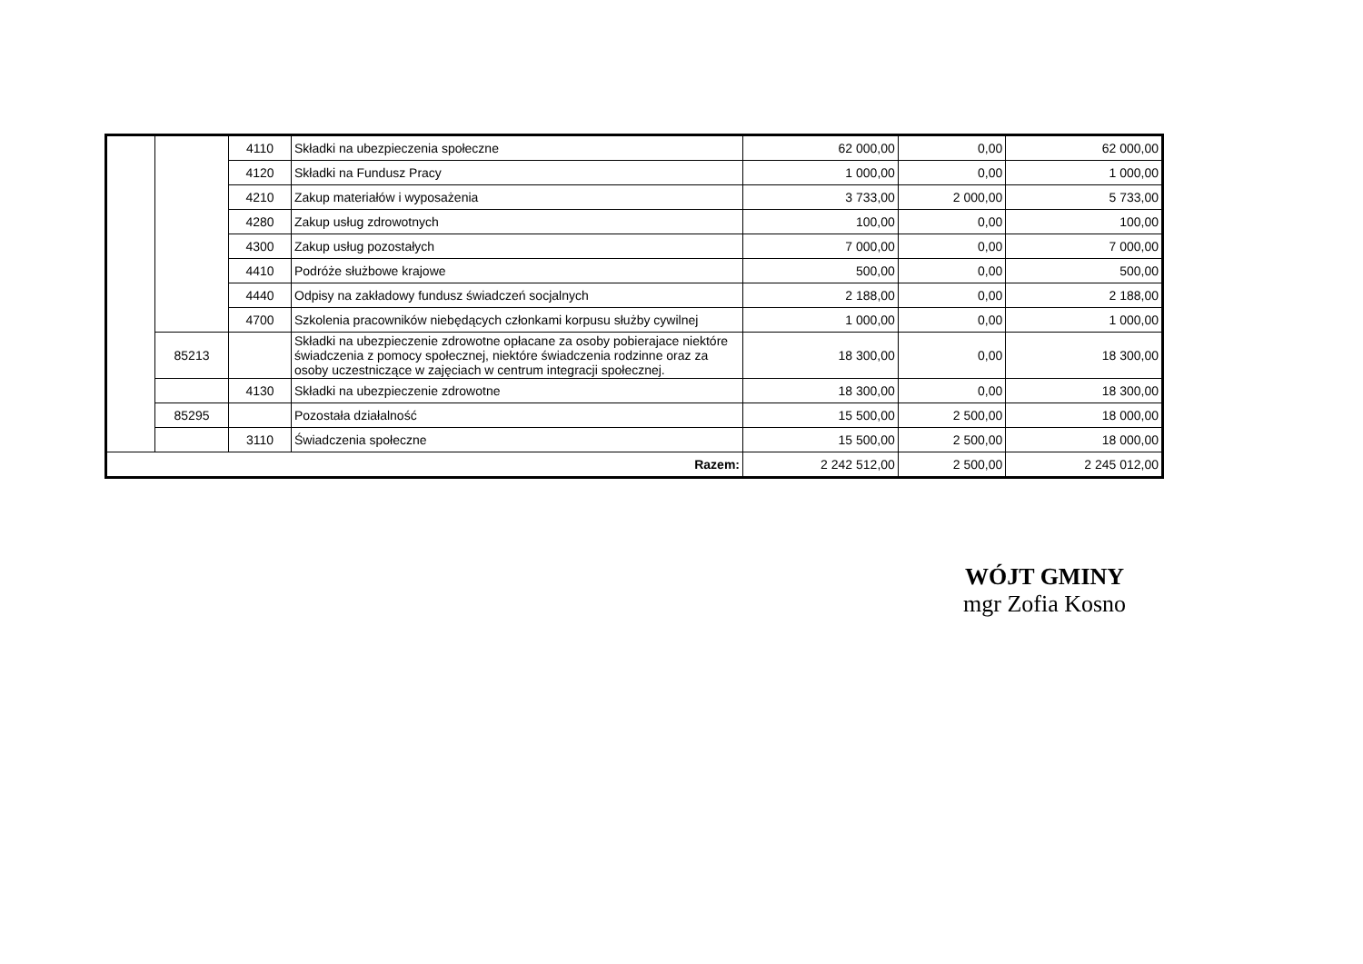| | | 4110 | Składki na ubezpieczenia społeczne | 62 000,00 | 0,00 | 62 000,00 |
| | | 4120 | Składki na Fundusz Pracy | 1 000,00 | 0,00 | 1 000,00 |
| | | 4210 | Zakup materiałów i wyposażenia | 3 733,00 | 2 000,00 | 5 733,00 |
| | | 4280 | Zakup usług zdrowotnych | 100,00 | 0,00 | 100,00 |
| | | 4300 | Zakup usług pozostałych | 7 000,00 | 0,00 | 7 000,00 |
| | | 4410 | Podróże służbowe krajowe | 500,00 | 0,00 | 500,00 |
| | | 4440 | Odpisy na zakładowy fundusz świadczeń socjalnych | 2 188,00 | 0,00 | 2 188,00 |
| | | 4700 | Szkolenia pracowników niebędących członkami korpusu służby cywilnej | 1 000,00 | 0,00 | 1 000,00 |
| | 85213 | | Składki na ubezpieczenie zdrowotne opłacane za osoby pobierajace niektóre świadczenia z pomocy społecznej, niektóre świadczenia rodzinne oraz za osoby uczestniczące w zajęciach w centrum integracji społecznej. | 18 300,00 | 0,00 | 18 300,00 |
| | | 4130 | Składki na ubezpieczenie zdrowotne | 18 300,00 | 0,00 | 18 300,00 |
| | 85295 | | Pozostała działalność | 15 500,00 | 2 500,00 | 18 000,00 |
| | | 3110 | Świadczenia społeczne | 15 500,00 | 2 500,00 | 18 000,00 |
| Razem: | | | | 2 242 512,00 | 2 500,00 | 2 245 012,00 |
WÓJT GMINY
mgr Zofia Kosno